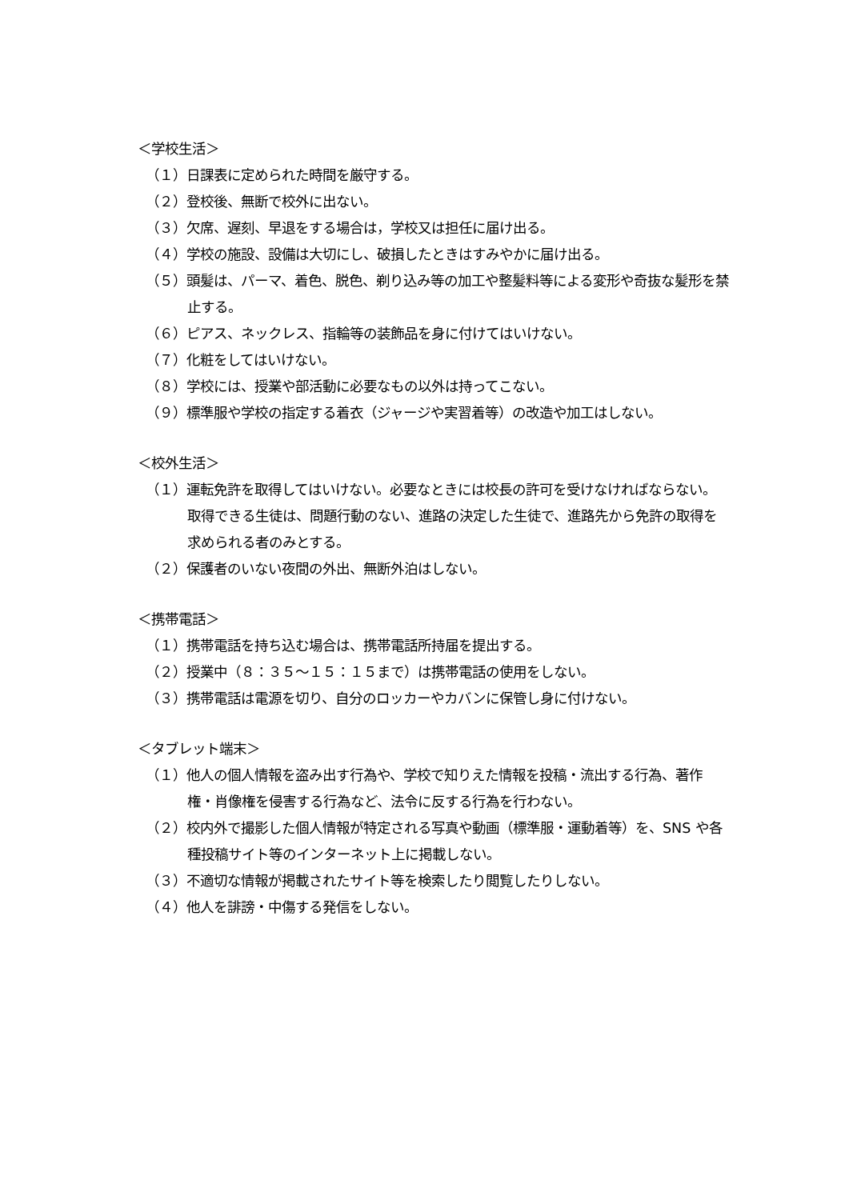＜学校生活＞
（１）日課表に定められた時間を厳守する。
（２）登校後、無断で校外に出ない。
（３）欠席、遅刻、早退をする場合は，学校又は担任に届け出る。
（４）学校の施設、設備は大切にし、破損したときはすみやかに届け出る。
（５）頭髪は、パーマ、着色、脱色、剃り込み等の加工や整髪料等による変形や奇抜な髪形を禁止する。
（６）ピアス、ネックレス、指輪等の装飾品を身に付けてはいけない。
（７）化粧をしてはいけない。
（８）学校には、授業や部活動に必要なもの以外は持ってこない。
（９）標準服や学校の指定する着衣（ジャージや実習着等）の改造や加工はしない。
＜校外生活＞
（１）運転免許を取得してはいけない。必要なときには校長の許可を受けなければならない。取得できる生徒は、問題行動のない、進路の決定した生徒で、進路先から免許の取得を求められる者のみとする。
（２）保護者のいない夜間の外出、無断外泊はしない。
＜携帯電話＞
（１）携帯電話を持ち込む場合は、携帯電話所持届を提出する。
（２）授業中（８：３５～１５：１５まで）は携帯電話の使用をしない。
（３）携帯電話は電源を切り、自分のロッカーやカバンに保管し身に付けない。
＜タブレット端末＞
（１）他人の個人情報を盗み出す行為や、学校で知りえた情報を投稿・流出する行為、著作権・肖像権を侵害する行為など、法令に反する行為を行わない。
（２）校内外で撮影した個人情報が特定される写真や動画（標準服・運動着等）を、SNS や各種投稿サイト等のインターネット上に掲載しない。
（３）不適切な情報が掲載されたサイト等を検索したり閲覧したりしない。
（４）他人を誹謗・中傷する発信をしない。